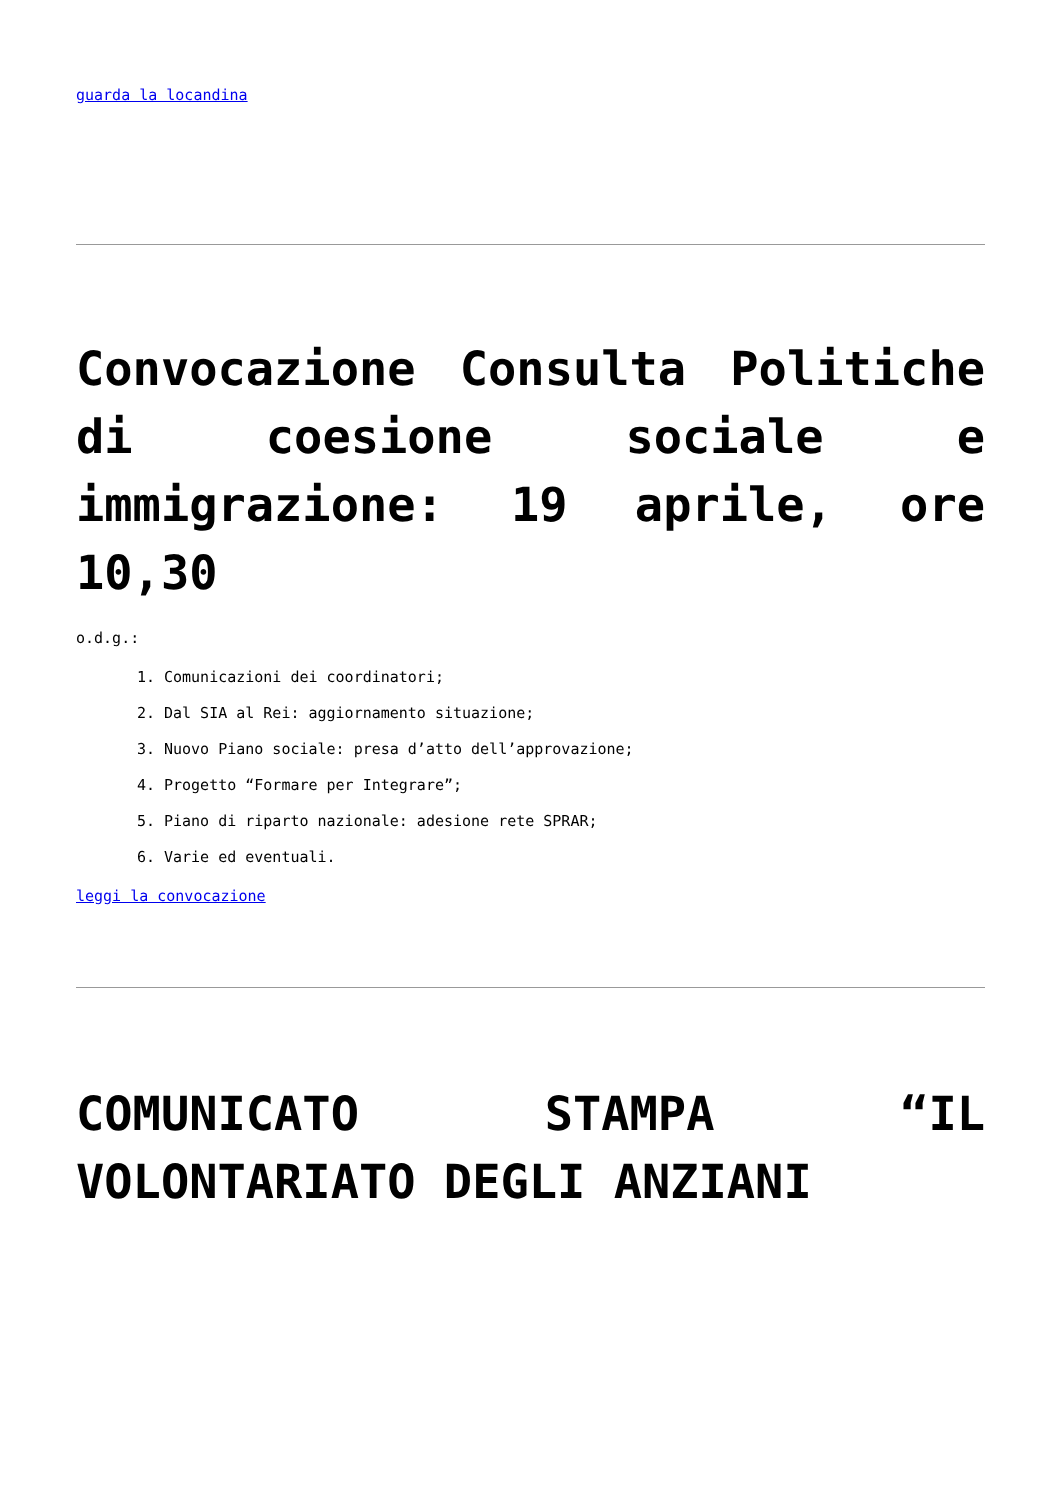guarda la locandina
Convocazione Consulta Politiche di coesione sociale e immigrazione: 19 aprile, ore 10,30
o.d.g.:
1. Comunicazioni dei coordinatori;
2. Dal SIA al Rei: aggiornamento situazione;
3. Nuovo Piano sociale: presa d’atto dell’approvazione;
4. Progetto “Formare per Integrare”;
5. Piano di riparto nazionale: adesione rete SPRAR;
6. Varie ed eventuali.
leggi la convocazione
COMUNICATO STAMPA “IL VOLONTARIATO DEGLI ANZIANI